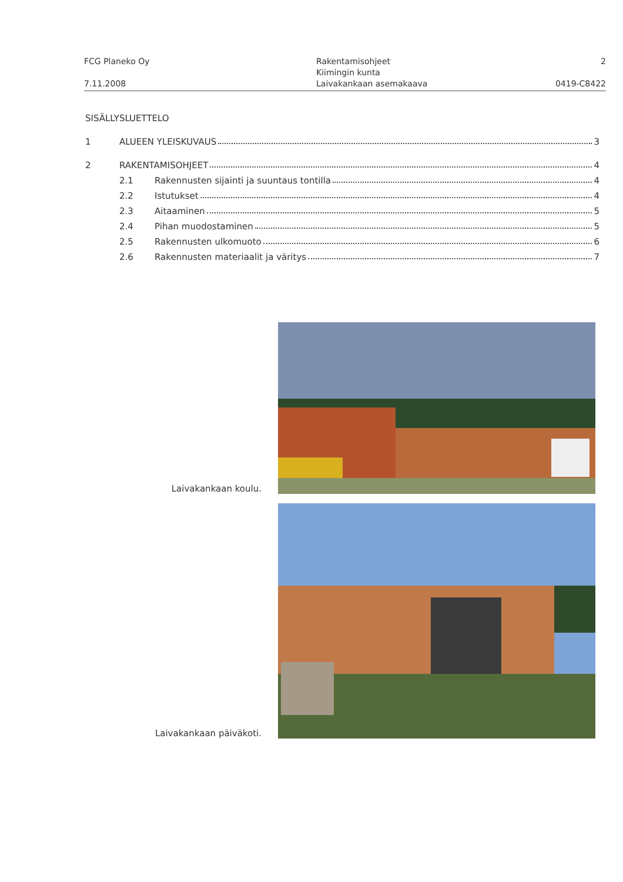FCG Planeko Oy
7.11.2008
Rakentamisohjeet
Kiimingin kunta
Laivakankaan asemakaava
2
0419-C8422
SISÄLLYSLUETTELO
1 ALUEEN YLEISKUVAUS 3
2 RAKENTAMISOHJEET 4
2.1 Rakennusten sijainti ja suuntaus tontilla 4
2.2 Istutukset 4
2.3 Aitaaminen 5
2.4 Pihan muodostaminen 5
2.5 Rakennusten ulkomuoto 6
2.6 Rakennusten materiaalit ja väritys 7
Laivakankaan koulu.
Laivakankaan päiväkoti.